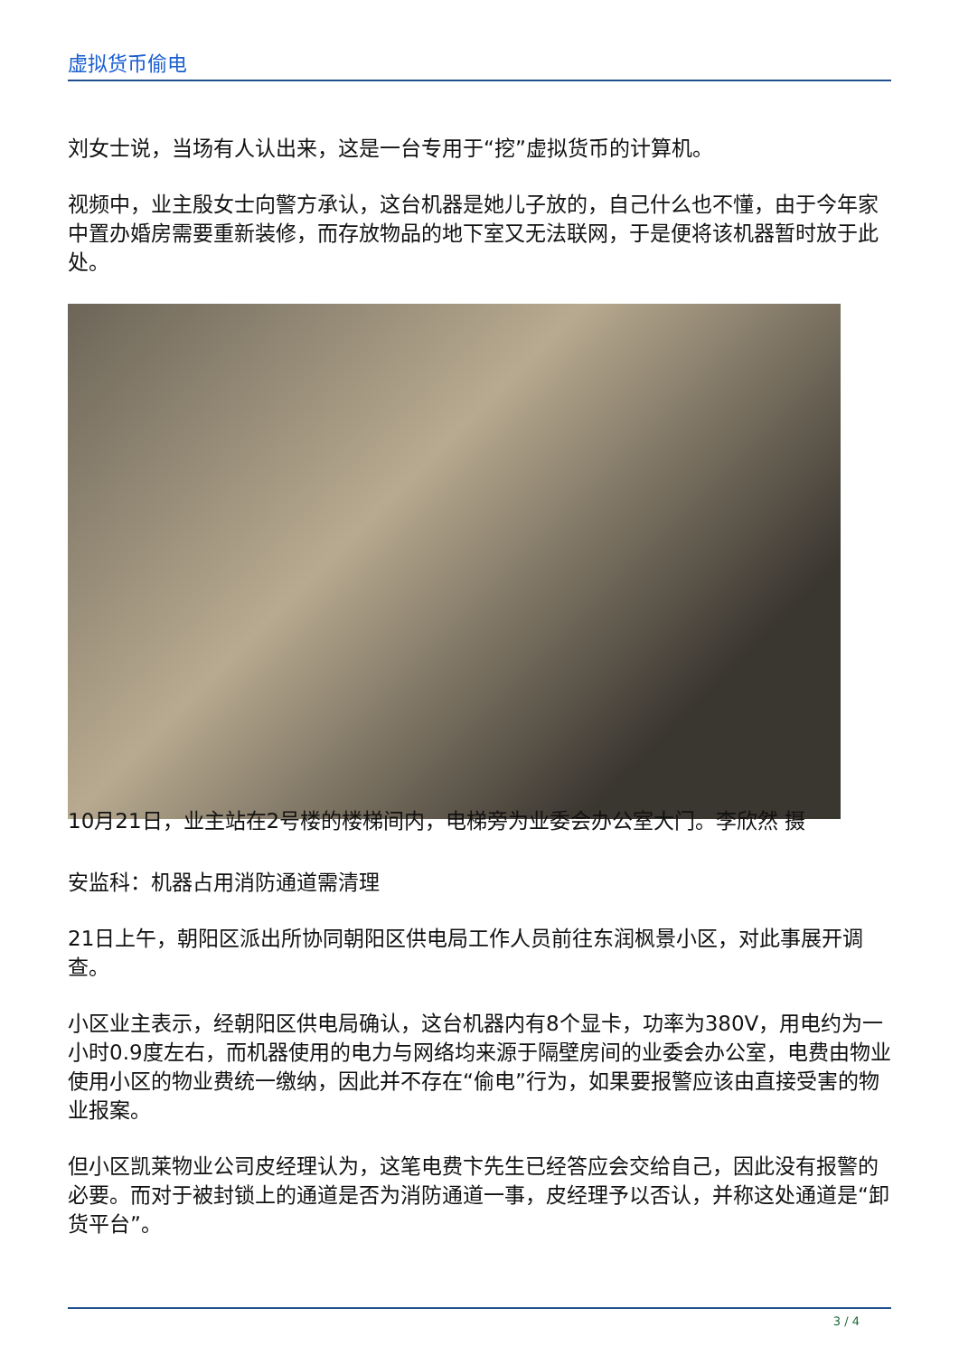虚拟货币偷电
刘女士说，当场有人认出来，这是一台专用于“挖”虚拟货币的计算机。
视频中，业主殷女士向警方承认，这台机器是她儿子放的，自己什么也不懂，由于今年家中置办婚房需要重新装修，而存放物品的地下室又无法联网，于是便将该机器暂时放于此处。
10月21日，业主站在2号楼的楼梯间内，电梯旁为业委会办公室大门。李欣然 摄
安监科：机器占用消防通道需清理
21日上午，朝阳区派出所协同朝阳区供电局工作人员前往东润枫景小区，对此事展开调查。
小区业主表示，经朝阳区供电局确认，这台机器内有8个显卡，功率为380V，用电约为一小时0.9度左右，而机器使用的电力与网络均来源于隔壁房间的业委会办公室，电费由物业使用小区的物业费统一缴纳，因此并不存在“偷电”行为，如果要报警应该由直接受害的物业报案。
但小区凯莱物业公司皮经理认为，这笔电费卞先生已经答应会交给自己，因此没有报警的必要。而对于被封锁上的通道是否为消防通道一事，皮经理予以否认，并称这处通道是“卸货平台”。
3 / 4